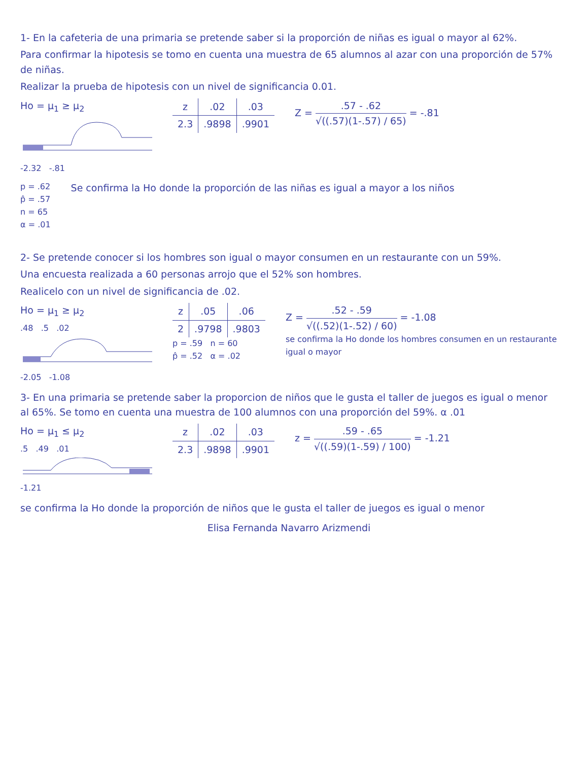1- En la cafeteria de una primaria se pretende saber si la proporción de niñas es igual o mayor al 62%.
Para confirmar la hipotesis se tomo en cuenta una muestra de 65 alumnos al azar con una proporción de 57% de niñas.
Realizar la prueba de hipotesis con un nivel de significancia 0.01.
Ho = μ<sub>1</sub> ≥ μ<sub>2</sub>
-2.32 -.81
| z | .02 | .03 |
| --- | --- | --- |
| 2.3 | .9898 | .9901 |
Z = .57 - .62 √((.57)(1-.57) / 65) = -.81
p = .62
p̂ = .57
n = 65
α = .01
Se confirma la Ho donde la proporción de las niñas es igual a mayor a los niños
2- Se pretende conocer si los hombres son igual o mayor consumen en un restaurante con un 59%.
Una encuesta realizada a 60 personas arrojo que el 52% son hombres.
Realicelo con un nivel de significancia de .02.
Ho = μ<sub>1</sub> ≥ μ<sub>2</sub>
.48 .5 .02
-2.05 -1.08
| z | .05 | .06 |
| --- | --- | --- |
| 2 | .9798 | .9803 |
p = .59 n = 60
p̂ = .52 α = .02
Z = .52 - .59 √((.52)(1-.52) / 60) = -1.08
se confirma la Ho donde los hombres consumen en un restaurante igual o mayor
3- En una primaria se pretende saber la proporcion de niños que le gusta el taller de juegos es igual o menor al 65%. Se tomo en cuenta una muestra de 100 alumnos con una proporción del 59%. α .01
Ho = μ<sub>1</sub> ≤ μ<sub>2</sub>
.5 .49 .01
-1.21
| z | .02 | .03 |
| --- | --- | --- |
| 2.3 | .9898 | .9901 |
z = .59 - .65 √((.59)(1-.59) / 100) = -1.21
se confirma la Ho donde la proporción de niños que le gusta el taller de juegos es igual o menor
Elisa Fernanda Navarro Arizmendi